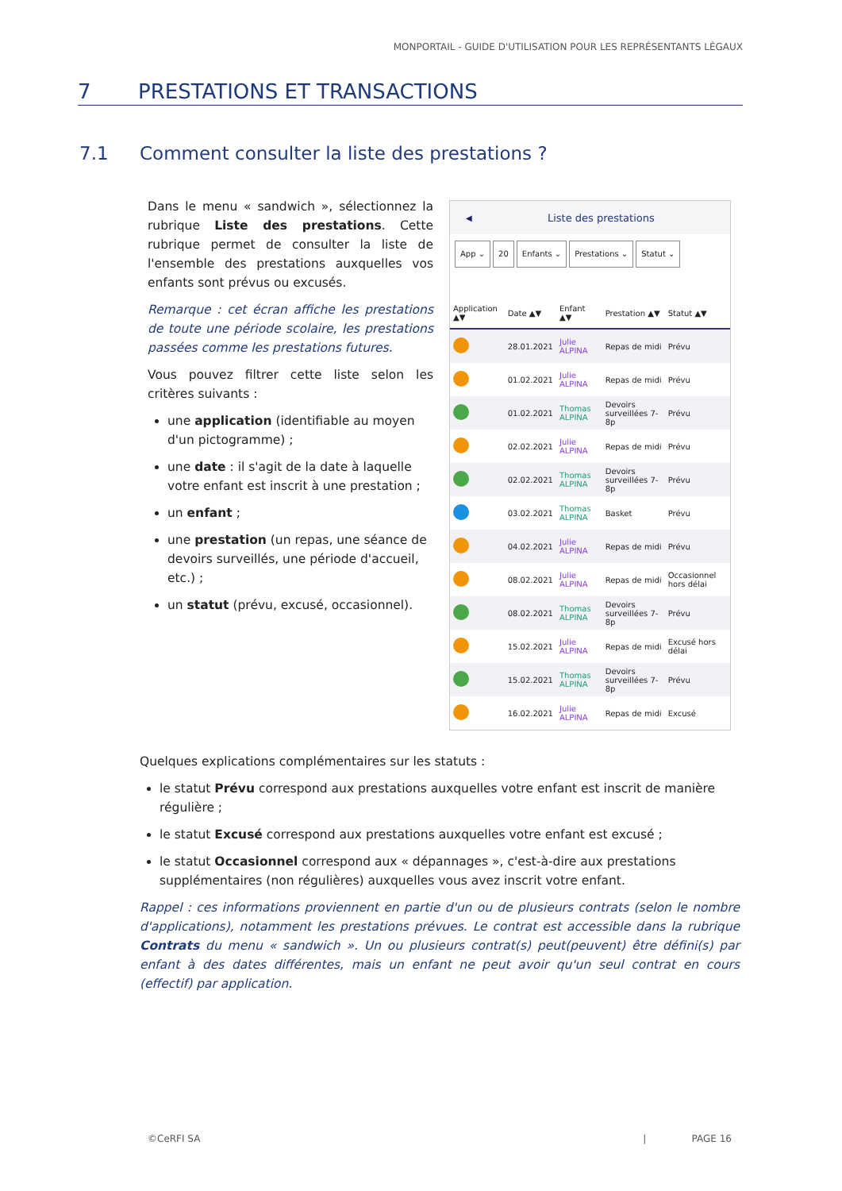MONPORTAIL - GUIDE D'UTILISATION POUR LES REPRÉSENTANTS LÉGAUX
7 PRESTATIONS ET TRANSACTIONS
7.1 Comment consulter la liste des prestations ?
Dans le menu « sandwich », sélectionnez la rubrique Liste des prestations. Cette rubrique permet de consulter la liste de l'ensemble des prestations auxquelles vos enfants sont prévus ou excusés.
Remarque : cet écran affiche les prestations de toute une période scolaire, les prestations passées comme les prestations futures.
Vous pouvez filtrer cette liste selon les critères suivants :
une application (identifiable au moyen d'un pictogramme) ;
une date : il s'agit de la date à laquelle votre enfant est inscrit à une prestation ;
un enfant ;
une prestation (un repas, une séance de devoirs surveillés, une période d'accueil, etc.) ;
un statut (prévu, excusé, occasionnel).
◀ Liste des prestations
App ⌄ 20 Enfants ⌄ Prestations ⌄ Statut ⌄
| Application ▲▼ | Date ▲▼ | Enfant ▲▼ | Prestation ▲▼ | Statut ▲▼ |
| --- | --- | --- | --- | --- |
| | 28.01.2021 | Julie ALPINA | Repas de midi | Prévu |
| | 01.02.2021 | Julie ALPINA | Repas de midi | Prévu |
| | 01.02.2021 | Thomas ALPINA | Devoirs surveillées 7-8p | Prévu |
| | 02.02.2021 | Julie ALPINA | Repas de midi | Prévu |
| | 02.02.2021 | Thomas ALPINA | Devoirs surveillées 7-8p | Prévu |
| | 03.02.2021 | Thomas ALPINA | Basket | Prévu |
| | 04.02.2021 | Julie ALPINA | Repas de midi | Prévu |
| | 08.02.2021 | Julie ALPINA | Repas de midi | Occasionnel hors délai |
| | 08.02.2021 | Thomas ALPINA | Devoirs surveillées 7-8p | Prévu |
| | 15.02.2021 | Julie ALPINA | Repas de midi | Excusé hors délai |
| | 15.02.2021 | Thomas ALPINA | Devoirs surveillées 7-8p | Prévu |
| | 16.02.2021 | Julie ALPINA | Repas de midi | Excusé |
Quelques explications complémentaires sur les statuts :
le statut Prévu correspond aux prestations auxquelles votre enfant est inscrit de manière régulière ;
le statut Excusé correspond aux prestations auxquelles votre enfant est excusé ;
le statut Occasionnel correspond aux « dépannages », c'est-à-dire aux prestations supplémentaires (non régulières) auxquelles vous avez inscrit votre enfant.
Rappel : ces informations proviennent en partie d'un ou de plusieurs contrats (selon le nombre d'applications), notamment les prestations prévues. Le contrat est accessible dans la rubrique Contrats du menu « sandwich ». Un ou plusieurs contrat(s) peut(peuvent) être défini(s) par enfant à des dates différentes, mais un enfant ne peut avoir qu'un seul contrat en cours (effectif) par application.
©CeRFI SA | PAGE 16